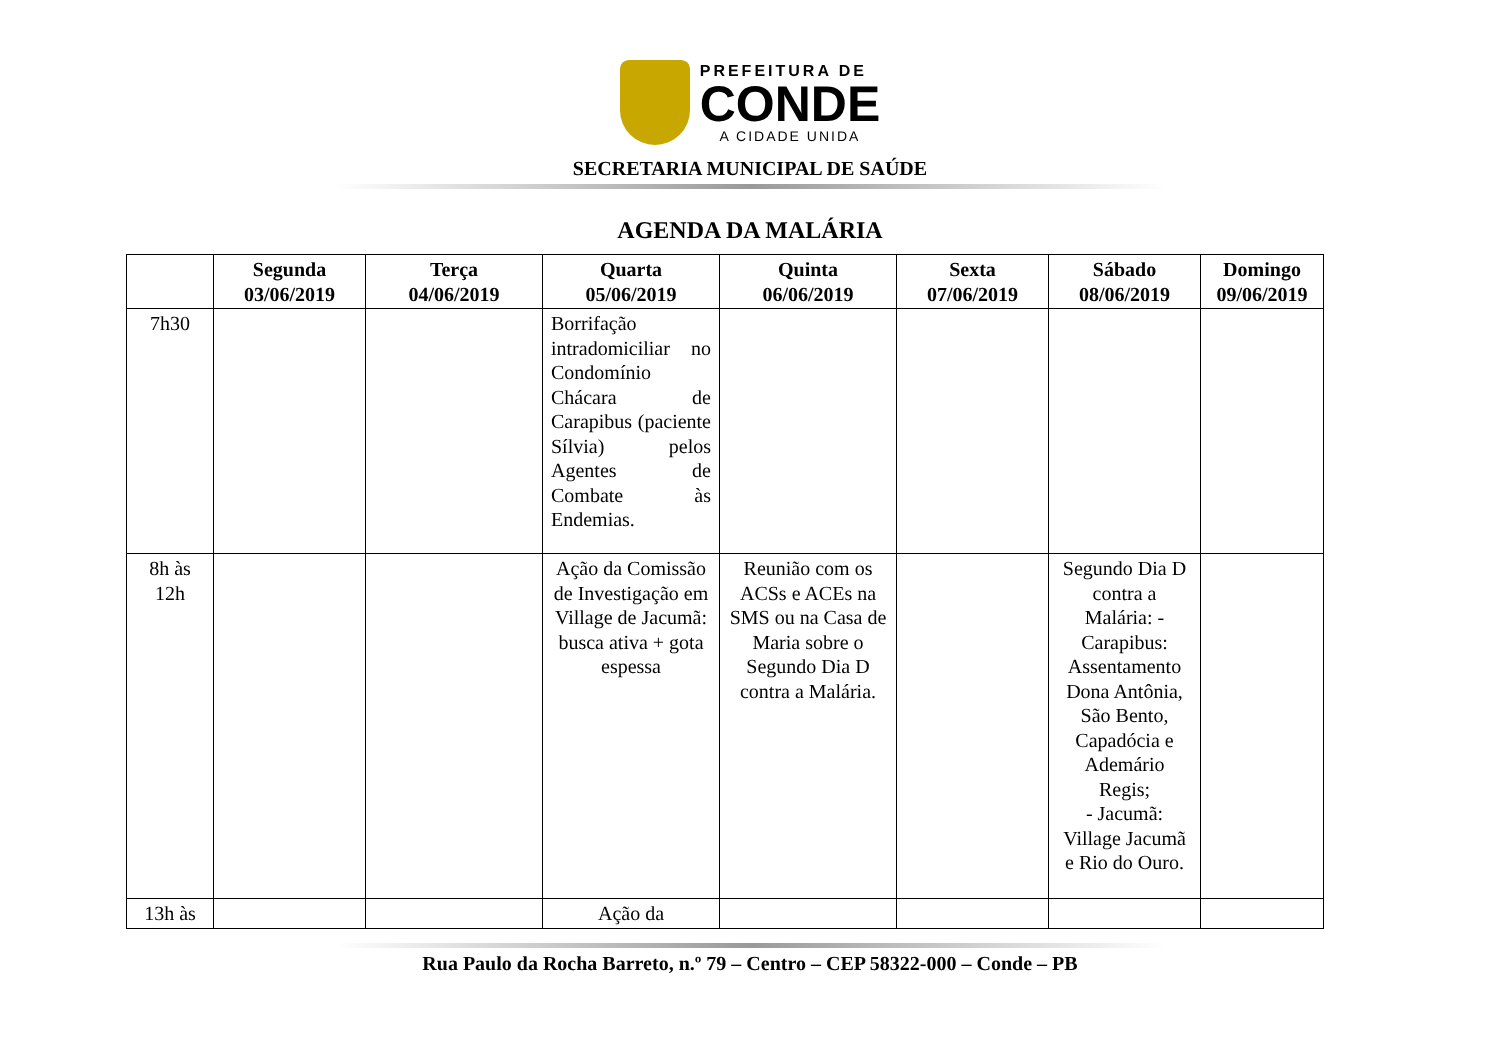PREFEITURA DE
CONDE
A CIDADE UNIDA
SECRETARIA MUNICIPAL DE SAÚDE
AGENDA DA MALÁRIA
| | Segunda 03/06/2019 | Terça 04/06/2019 | Quarta 05/06/2019 | Quinta 06/06/2019 | Sexta 07/06/2019 | Sábado 08/06/2019 | Domingo 09/06/2019 |
| --- | --- | --- | --- | --- | --- | --- | --- |
| 7h30 | | | Borrifação intradomiciliar no Condomínio Chácara de Carapibus (paciente Sílvia) pelos Agentes de Combate às Endemias. | | | | |
| 8h às 12h | | | Ação da Comissão de Investigação em Village de Jacumã: busca ativa + gota espessa | Reunião com os ACSs e ACEs na SMS ou na Casa de Maria sobre o Segundo Dia D contra a Malária. | | Segundo Dia D contra a Malária: - Carapibus: Assentamento Dona Antônia, São Bento, Capadócia e Ademário Regis; - Jacumã: Village Jacumã e Rio do Ouro. | |
| 13h às | | | Ação da | | | | |
Rua Paulo da Rocha Barreto, n.º 79 – Centro – CEP 58322-000 – Conde – PB